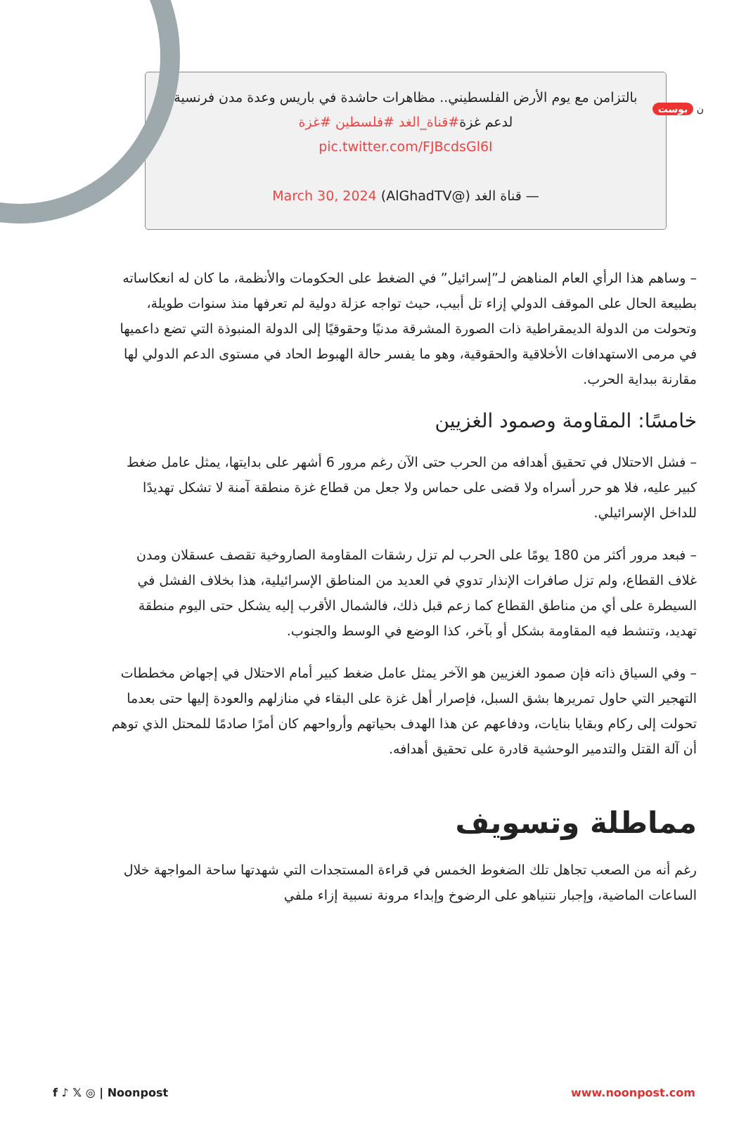ن بوست
بالتزامن مع يوم الأرض الفلسطيني.. مظاهرات حاشدة في باريس وعدة مدن فرنسية لدعم غزة#قناة_الغد #فلسطين #غزة
pic.twitter.com/FJBcdsGl6I
— قناة الغد (@AlGhadTV) March 30, 2024
– وساهم هذا الرأي العام المناهض لـ”إسرائيل” في الضغط على الحكومات والأنظمة، ما كان له انعكاساته بطبيعة الحال على الموقف الدولي إزاء تل أبيب، حيث تواجه عزلة دولية لم تعرفها منذ سنوات طويلة، وتحولت من الدولة الديمقراطية ذات الصورة المشرقة مدنيًا وحقوقيًا إلى الدولة المنبوذة التي تضع داعميها في مرمى الاستهدافات الأخلاقية والحقوقية، وهو ما يفسر حالة الهبوط الحاد في مستوى الدعم الدولي لها مقارنة ببداية الحرب.
خامسًا: المقاومة وصمود الغزيين
– فشل الاحتلال في تحقيق أهدافه من الحرب حتى الآن رغم مرور 6 أشهر على بدايتها، يمثل عامل ضغط كبير عليه، فلا هو حرر أسراه ولا قضى على حماس ولا جعل من قطاع غزة منطقة آمنة لا تشكل تهديدًا للداخل الإسرائيلي.
– فبعد مرور أكثر من 180 يومًا على الحرب لم تزل رشقات المقاومة الصاروخية تقصف عسقلان ومدن غلاف القطاع، ولم تزل صافرات الإنذار تدوي في العديد من المناطق الإسرائيلية، هذا بخلاف الفشل في السيطرة على أي من مناطق القطاع كما زعم قبل ذلك، فالشمال الأقرب إليه يشكل حتى اليوم منطقة تهديد، وتنشط فيه المقاومة بشكل أو بآخر، كذا الوضع في الوسط والجنوب.
– وفي السياق ذاته فإن صمود الغزيين هو الآخر يمثل عامل ضغط كبير أمام الاحتلال في إجهاض مخططات التهجير التي حاول تمريرها بشق السبل، فإصرار أهل غزة على البقاء في منازلهم والعودة إليها حتى بعدما تحولت إلى ركام وبقايا بنايات، ودفاعهم عن هذا الهدف بحياتهم وأرواحهم كان أمرًا صادمًا للمحتل الذي توهم أن آلة القتل والتدمير الوحشية قادرة على تحقيق أهدافه.
مماطلة وتسويف
رغم أنه من الصعب تجاهل تلك الضغوط الخمس في قراءة المستجدات التي شهدتها ساحة المواجهة خلال الساعات الماضية، وإجبار نتنياهو على الرضوخ وإبداء مرونة نسبية إزاء ملفي
f ♪ 𝕏 ◎ | Noonpost www.noonpost.com